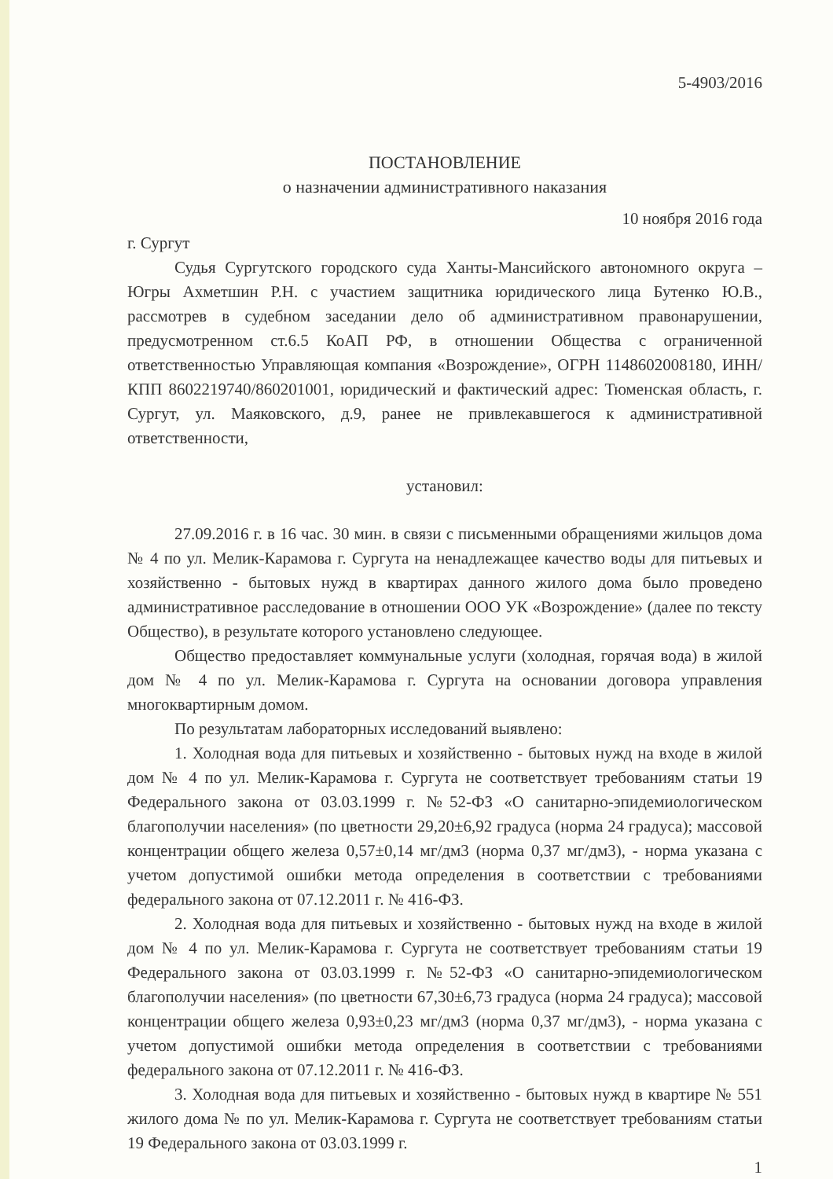5-4903/2016
ПОСТАНОВЛЕНИЕ
о назначении административного наказания
10 ноября 2016 года
г. Сургут
Судья Сургутского городского суда Ханты-Мансийского автономного округа – Югры Ахметшин Р.Н. с участием защитника юридического лица Бутенко Ю.В., рассмотрев в судебном заседании дело об административном правонарушении, предусмотренном ст.6.5 КоАП РФ, в отношении Общества с ограниченной ответственностью Управляющая компания «Возрождение», ОГРН 1148602008180, ИНН/КПП 8602219740/860201001, юридический и фактический адрес: Тюменская область, г. Сургут, ул. Маяковского, д.9, ранее не привлекавшегося к административной ответственности,
установил:
27.09.2016 г. в 16 час. 30 мин. в связи с письменными обращениями жильцов дома № 4 по ул. Мелик-Карамова г. Сургута на ненадлежащее качество воды для питьевых и хозяйственно - бытовых нужд в квартирах данного жилого дома было проведено административное расследование в отношении ООО УК «Возрождение» (далее по тексту Общество), в результате которого установлено следующее.
Общество предоставляет коммунальные услуги (холодная, горячая вода) в жилой дом № 4 по ул. Мелик-Карамова г. Сургута на основании договора управления многоквартирным домом.
По результатам лабораторных исследований выявлено:
1. Холодная вода для питьевых и хозяйственно - бытовых нужд на входе в жилой дом № 4 по ул. Мелик-Карамова г. Сургута не соответствует требованиям статьи 19 Федерального закона от 03.03.1999 г. №52-ФЗ «О санитарно-эпидемиологическом благополучии населения» (по цветности 29,20±6,92 градуса (норма 24 градуса); массовой концентрации общего железа 0,57±0,14 мг/дм3 (норма 0,37 мг/дм3), - норма указана с учетом допустимой ошибки метода определения в соответствии с требованиями федерального закона от 07.12.2011 г. № 416-ФЗ.
2. Холодная вода для питьевых и хозяйственно - бытовых нужд на входе в жилой дом № 4 по ул. Мелик-Карамова г. Сургута не соответствует требованиям статьи 19 Федерального закона от 03.03.1999 г. №52-ФЗ «О санитарно-эпидемиологическом благополучии населения» (по цветности 67,30±6,73 градуса (норма 24 градуса); массовой концентрации общего железа 0,93±0,23 мг/дм3 (норма 0,37 мг/дм3), - норма указана с учетом допустимой ошибки метода определения в соответствии с требованиями федерального закона от 07.12.2011 г. № 416-ФЗ.
3. Холодная вода для питьевых и хозяйственно - бытовых нужд в квартире № 551 жилого дома № по ул. Мелик-Карамова г. Сургута не соответствует требованиям статьи 19 Федерального закона от 03.03.1999 г.
1